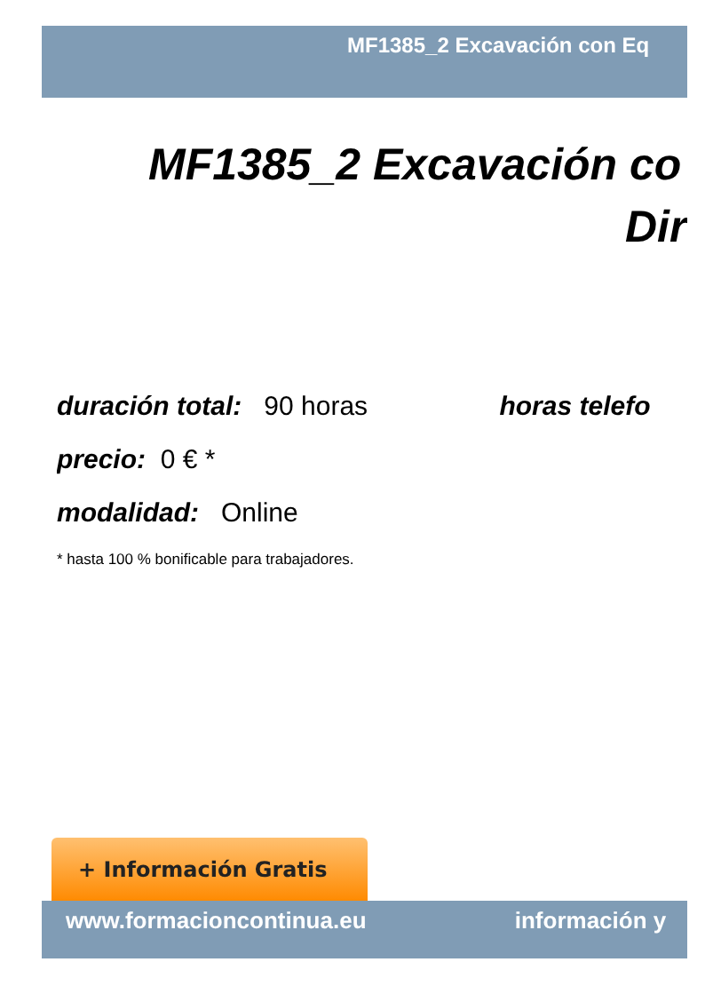MF1385_2 Excavación con Eq
MF1385_2 Excavación co
Dir
duración total: 90 horas horas telefo
precio: 0 € *
modalidad: Online
* hasta 100 % bonificable para trabajadores.
+ Información Gratis
www.formacioncontinua.eu información y